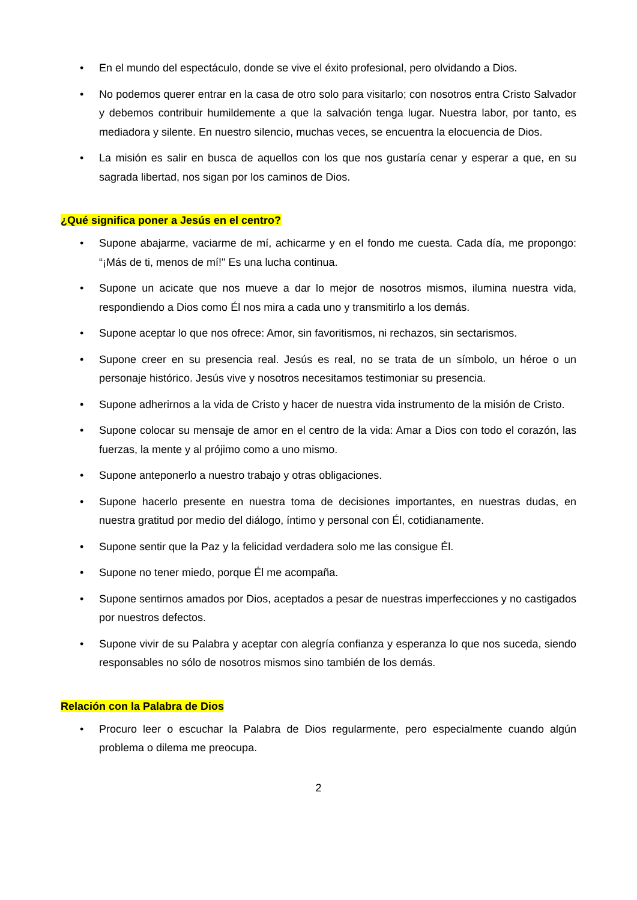• En el mundo del espectáculo, donde se vive el éxito profesional, pero olvidando a Dios.
• No podemos querer entrar en la casa de otro solo para visitarlo; con nosotros entra Cristo Salvador y debemos contribuir humildemente a que la salvación tenga lugar. Nuestra labor, por tanto, es mediadora y silente. En nuestro silencio, muchas veces, se encuentra la elocuencia de Dios.
• La misión es salir en busca de aquellos con los que nos gustaría cenar y esperar a que, en su sagrada libertad, nos sigan por los caminos de Dios.
¿Qué significa poner a Jesús en el centro?
• Supone abajarme, vaciarme de mí, achicarme y en el fondo me cuesta. Cada día, me propongo: “¡Más de ti, menos de mí!" Es una lucha continua.
• Supone un acicate que nos mueve a dar lo mejor de nosotros mismos, ilumina nuestra vida, respondiendo a Dios como Él nos mira a cada uno y transmitirlo a los demás.
• Supone aceptar lo que nos ofrece: Amor, sin favoritismos, ni rechazos, sin sectarismos.
• Supone creer en su presencia real. Jesús es real, no se trata de un símbolo, un héroe o un personaje histórico. Jesús vive y nosotros necesitamos testimoniar su presencia.
• Supone adherirnos a la vida de Cristo y hacer de nuestra vida instrumento de la misión de Cristo.
• Supone colocar su mensaje de amor en el centro de la vida: Amar a Dios con todo el corazón, las fuerzas, la mente y al prójimo como a uno mismo.
• Supone anteponerlo a nuestro trabajo y otras obligaciones.
• Supone hacerlo presente en nuestra toma de decisiones importantes, en nuestras dudas, en nuestra gratitud por medio del diálogo, íntimo y personal con Él, cotidianamente.
• Supone sentir que la Paz y la felicidad verdadera solo me las consigue Él.
• Supone no tener miedo, porque Él me acompaña.
• Supone sentirnos amados por Dios, aceptados a pesar de nuestras imperfecciones y no castigados por nuestros defectos.
• Supone vivir de su Palabra y aceptar con alegría confianza y esperanza lo que nos suceda, siendo responsables no sólo de nosotros mismos sino también de los demás.
Relación con la Palabra de Dios
• Procuro leer o escuchar la Palabra de Dios regularmente, pero especialmente cuando algún problema o dilema me preocupa.
2